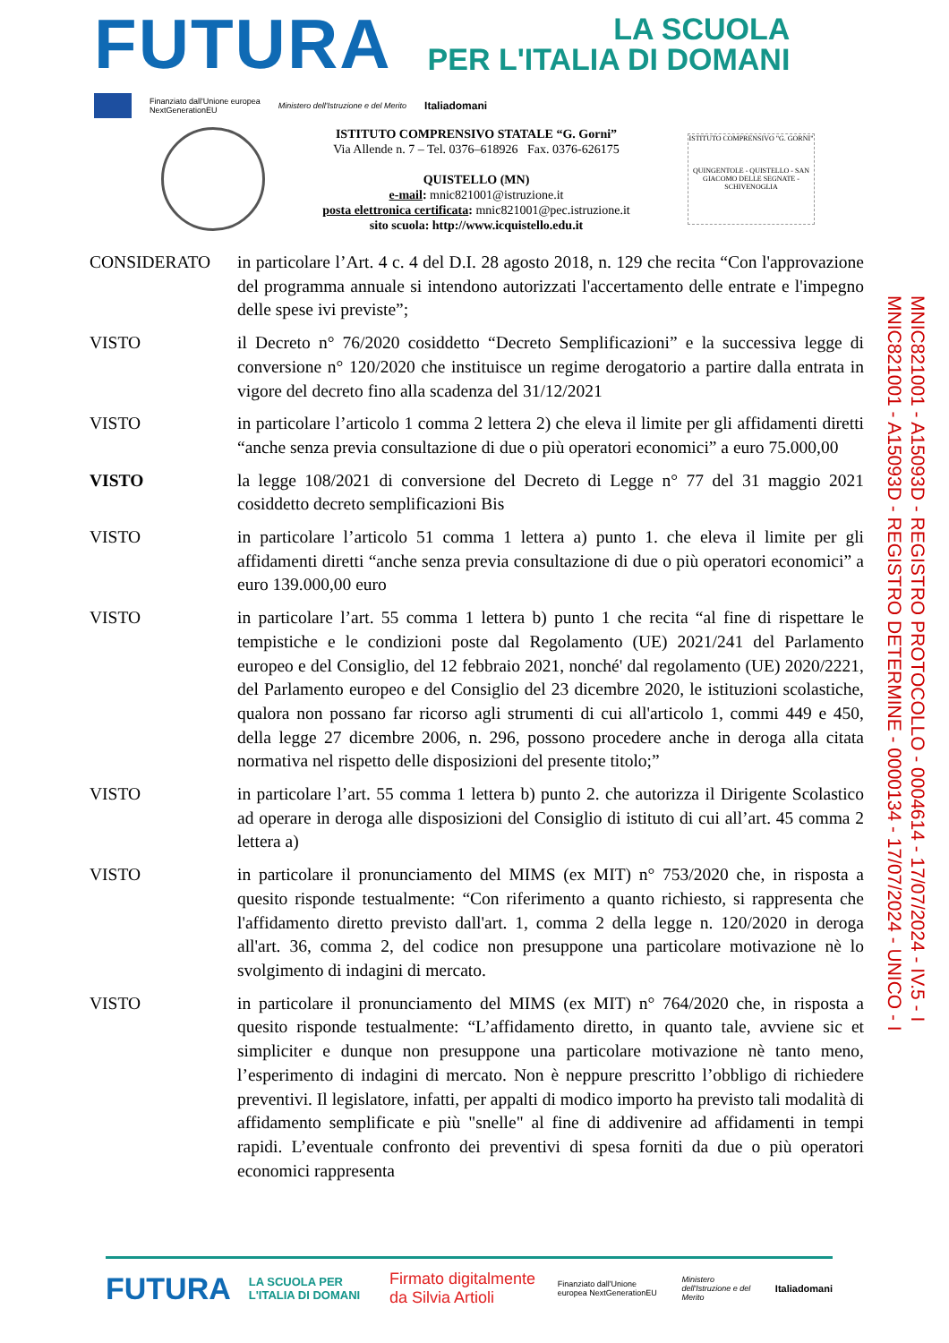FUTURA
LA SCUOLA
PER L'ITALIA DI DOMANI
Finanziato dall'Unione europea
NextGenerationEU Ministero dell'Istruzione e del Merito Italiadomani
ISTITUTO COMPRENSIVO STATALE “G. Gorni”
Via Allende n. 7 – Tel. 0376–618926 Fax. 0376-626175
QUISTELLO (MN)
e-mail: mnic821001@istruzione.it
posta elettronica certificata: mnic821001@pec.istruzione.it
sito scuola: http://www.icquistello.edu.it
ISTITUTO COMPRENSIVO "G. GORNI"
QUINGENTOLE - QUISTELLO - SAN GIACOMO DELLE SEGNATE - SCHIVENOGLIA
CONSIDERATO in particolare l’Art. 4 c. 4 del D.I. 28 agosto 2018, n. 129 che recita “Con l'approvazione del programma annuale si intendono autorizzati l'accertamento delle entrate e l'impegno delle spese ivi previste”;
VISTO il Decreto n° 76/2020 cosiddetto “Decreto Semplificazioni” e la successiva legge di conversione n° 120/2020 che instituisce un regime derogatorio a partire dalla entrata in vigore del decreto fino alla scadenza del 31/12/2021
VISTO in particolare l’articolo 1 comma 2 lettera 2) che eleva il limite per gli affidamenti diretti “anche senza previa consultazione di due o più operatori economici” a euro 75.000,00
VISTO la legge 108/2021 di conversione del Decreto di Legge n° 77 del 31 maggio 2021 cosiddetto decreto semplificazioni Bis
VISTO in particolare l’articolo 51 comma 1 lettera a) punto 1. che eleva il limite per gli affidamenti diretti “anche senza previa consultazione di due o più operatori economici” a euro 139.000,00 euro
VISTO in particolare l’art. 55 comma 1 lettera b) punto 1 che recita “al fine di rispettare le tempistiche e le condizioni poste dal Regolamento (UE) 2021/241 del Parlamento europeo e del Consiglio, del 12 febbraio 2021, nonché' dal regolamento (UE) 2020/2221, del Parlamento europeo e del Consiglio del 23 dicembre 2020, le istituzioni scolastiche, qualora non possano far ricorso agli strumenti di cui all'articolo 1, commi 449 e 450, della legge 27 dicembre 2006, n. 296, possono procedere anche in deroga alla citata normativa nel rispetto delle disposizioni del presente titolo;”
VISTO in particolare l’art. 55 comma 1 lettera b) punto 2. che autorizza il Dirigente Scolastico ad operare in deroga alle disposizioni del Consiglio di istituto di cui all’art. 45 comma 2 lettera a)
VISTO in particolare il pronunciamento del MIMS (ex MIT) n° 753/2020 che, in risposta a quesito risponde testualmente: “Con riferimento a quanto richiesto, si rappresenta che l'affidamento diretto previsto dall'art. 1, comma 2 della legge n. 120/2020 in deroga all'art. 36, comma 2, del codice non presuppone una particolare motivazione nè lo svolgimento di indagini di mercato.
VISTO in particolare il pronunciamento del MIMS (ex MIT) n° 764/2020 che, in risposta a quesito risponde testualmente: “L’affidamento diretto, in quanto tale, avviene sic et simpliciter e dunque non presuppone una particolare motivazione nè tanto meno, l’esperimento di indagini di mercato. Non è neppure prescritto l’obbligo di richiedere preventivi. Il legislatore, infatti, per appalti di modico importo ha previsto tali modalità di affidamento semplificate e più "snelle" al fine di addivenire ad affidamenti in tempi rapidi. L’eventuale confronto dei preventivi di spesa forniti da due o più operatori economici rappresenta
MNIC821001 - A15093D - REGISTRO PROTOCOLLO - 0004614 - 17/07/2024 - IV.5 - I
MNIC821001 - A15093D - REGISTRO DETERMINE - 0000134 - 17/07/2024 - UNICO - I
FUTURA LA SCUOLA PER L'ITALIA DI DOMANI Firmato digitalmente da Silvia Artioli Finanziato dall'Unione europea NextGenerationEU Ministero dell'Istruzione e del Merito Italiadomani